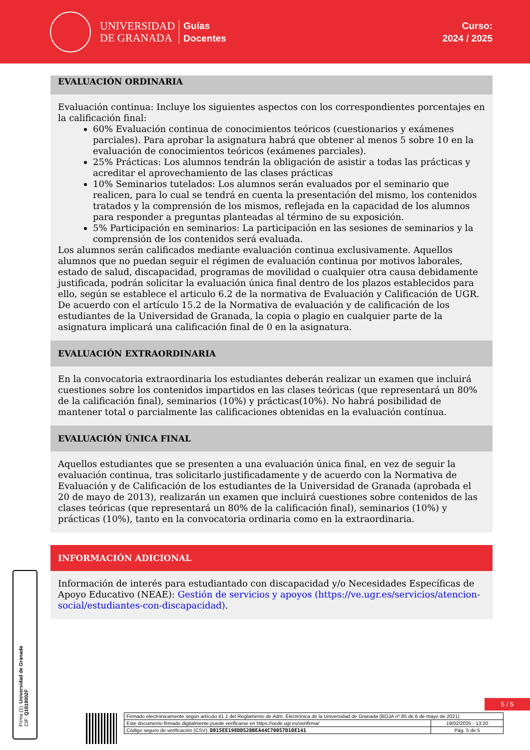UNIVERSIDAD
DE GRANADA
Guías
Docentes
Curso:
2024 / 2025
EVALUACIÓN ORDINARIA
Evaluación continua: Incluye los siguientes aspectos con los correspondientes porcentajes en la calificación final:
60% Evaluación continua de conocimientos teóricos (cuestionarios y exámenes parciales). Para aprobar la asignatura habrá que obtener al menos 5 sobre 10 en la evaluación de conocimientos teóricos (exámenes parciales).
25% Prácticas: Los alumnos tendrán la obligación de asistir a todas las prácticas y acreditar el aprovechamiento de las clases prácticas
10% Seminarios tutelados: Los alumnos serán evaluados por el seminario que realicen, para lo cual se tendrá en cuenta la presentación del mismo, los contenidos tratados y la comprensión de los mismos, reflejada en la capacidad de los alumnos para responder a preguntas planteadas al término de su exposición.
5% Participación en seminarios: La participación en las sesiones de seminarios y la comprensión de los contenidos será evaluada.
Los alumnos serán calificados mediante evaluación continua exclusivamente. Aquellos alumnos que no puedan seguir el régimen de evaluación continua por motivos laborales, estado de salud, discapacidad, programas de movilidad o cualquier otra causa debidamente justificada, podrán solicitar la evaluación única final dentro de los plazos establecidos para ello, según se establece el articulo 6.2 de la normativa de Evaluación y Calificación de UGR.
De acuerdo con el artículo 15.2 de la Normativa de evaluación y de calificación de los estudiantes de la Universidad de Granada, la copia o plagio en cualquier parte de la asignatura implicará una calificación final de 0 en la asignatura.
EVALUACIÓN EXTRAORDINARIA
En la convocatoria extraordinaria los estudiantes deberán realizar un examen que incluirá cuestiones sobre los contenidos impartidos en las clases teóricas (que representará un 80% de la calificación final), seminarios (10%) y prácticas(10%). No habrá posibilidad de mantener total o parcialmente las calificaciones obtenidas en la evaluación contínua.
EVALUACIÓN ÚNICA FINAL
Aquellos estudiantes que se presenten a una evaluación única final, en vez de seguir la evaluación continua, tras solicitarlo justificadamente y de acuerdo con la Normativa de Evaluación y de Calificación de los estudiantes de la Universidad de Granada (aprobada el 20 de mayo de 2013), realizarán un examen que incluirá cuestiones sobre contenidos de las clases teóricas (que representará un 80% de la calificación final), seminarios (10%) y prácticas (10%), tanto en la convocatoria ordinaria como en la extraordinaria.
INFORMACIÓN ADICIONAL
Información de interés para estudiantado con discapacidad y/o Necesidades Específicas de Apoyo Educativo (NEAE): Gestión de servicios y apoyos (https://ve.ugr.es/servicios/atencion-social/estudiantes-con-discapacidad).
Firma (1): Universidad de Granada
CIF: Q1818002F
5 / 5
| Firmado electrónicamente según artículo 41.1 del Reglamento de Adm. Electrónica de la Universidad de Granada (BOJA nº 85 de 6 de mayo de 2021) | |
| Este documento firmado digitalmente puede verificarse en https://sede.ugr.es/verifirma/ | 19/02/2025 - 13:20 |
| Código seguro de verificación (CSV): D015EE198DD520BEA44C70057D10E141 | Pág. 5 de 5 |